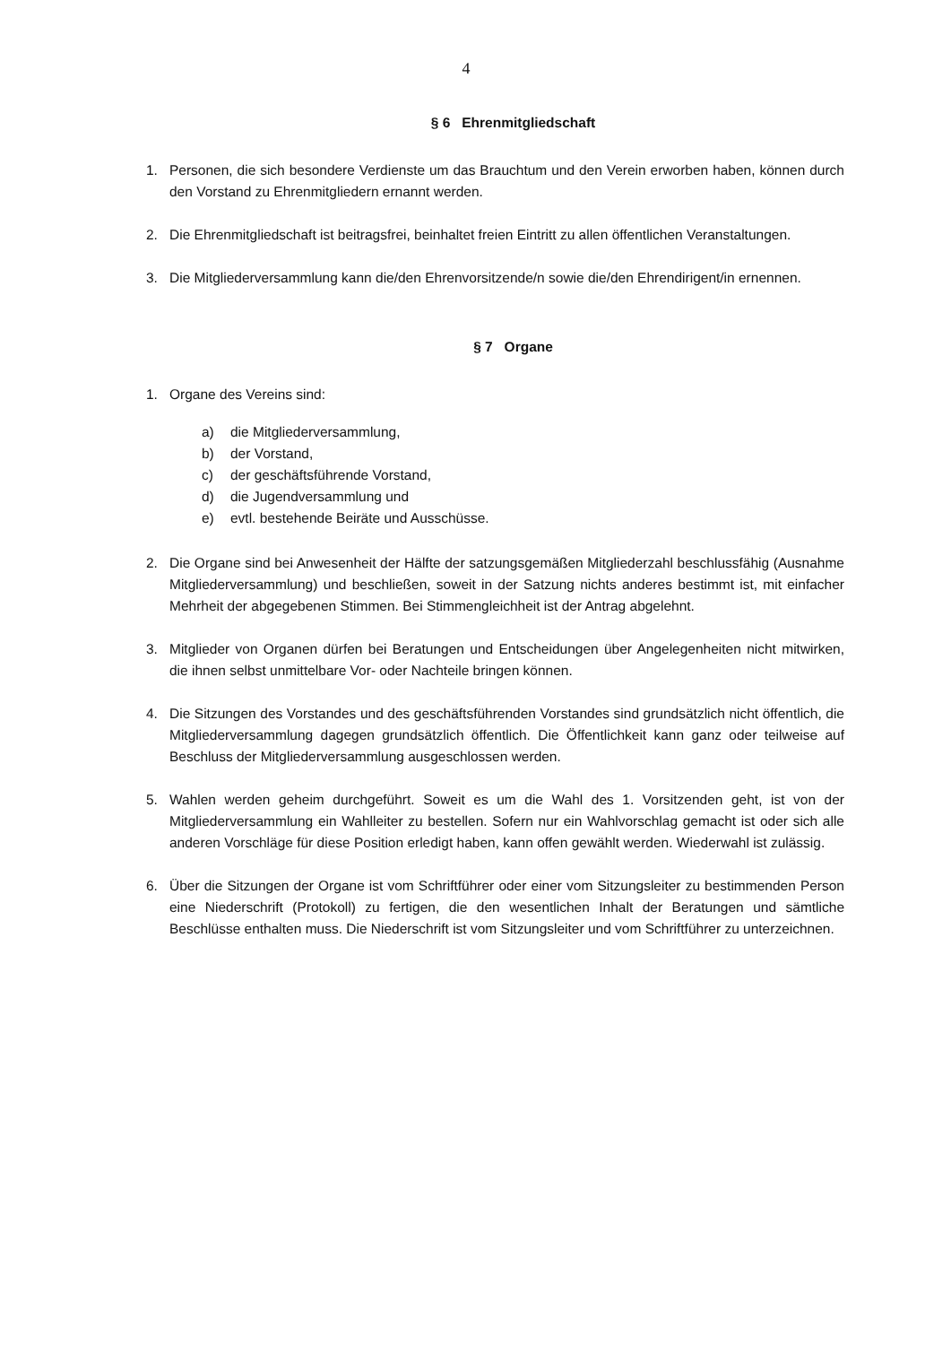4
§ 6 Ehrenmitgliedschaft
1. Personen, die sich besondere Verdienste um das Brauchtum und den Verein erworben haben, können durch den Vorstand zu Ehrenmitgliedern ernannt werden.
2. Die Ehrenmitgliedschaft ist beitragsfrei, beinhaltet freien Eintritt zu allen öffentlichen Veranstaltungen.
3. Die Mitgliederversammlung kann die/den Ehrenvorsitzende/n sowie die/den Ehrendirigent/in ernennen.
§ 7 Organe
1. Organe des Vereins sind:
a) die Mitgliederversammlung,
b) der Vorstand,
c) der geschäftsführende Vorstand,
d) die Jugendversammlung und
e) evtl. bestehende Beiräte und Ausschüsse.
2. Die Organe sind bei Anwesenheit der Hälfte der satzungsgemäßen Mitgliederzahl beschlussfähig (Ausnahme Mitgliederversammlung) und beschließen, soweit in der Satzung nichts anderes bestimmt ist, mit einfacher Mehrheit der abgegebenen Stimmen. Bei Stimmengleichheit ist der Antrag abgelehnt.
3. Mitglieder von Organen dürfen bei Beratungen und Entscheidungen über Angelegenheiten nicht mitwirken, die ihnen selbst unmittelbare Vor- oder Nachteile bringen können.
4. Die Sitzungen des Vorstandes und des geschäftsführenden Vorstandes sind grundsätzlich nicht öffentlich, die Mitgliederversammlung dagegen grundsätzlich öffentlich. Die Öffentlichkeit kann ganz oder teilweise auf Beschluss der Mitgliederversammlung ausgeschlossen werden.
5. Wahlen werden geheim durchgeführt. Soweit es um die Wahl des 1. Vorsitzenden geht, ist von der Mitgliederversammlung ein Wahlleiter zu bestellen. Sofern nur ein Wahlvorschlag gemacht ist oder sich alle anderen Vorschläge für diese Position erledigt haben, kann offen gewählt werden. Wiederwahl ist zulässig.
6. Über die Sitzungen der Organe ist vom Schriftführer oder einer vom Sitzungsleiter zu bestimmenden Person eine Niederschrift (Protokoll) zu fertigen, die den wesentlichen Inhalt der Beratungen und sämtliche Beschlüsse enthalten muss. Die Niederschrift ist vom Sitzungsleiter und vom Schriftführer zu unterzeichnen.